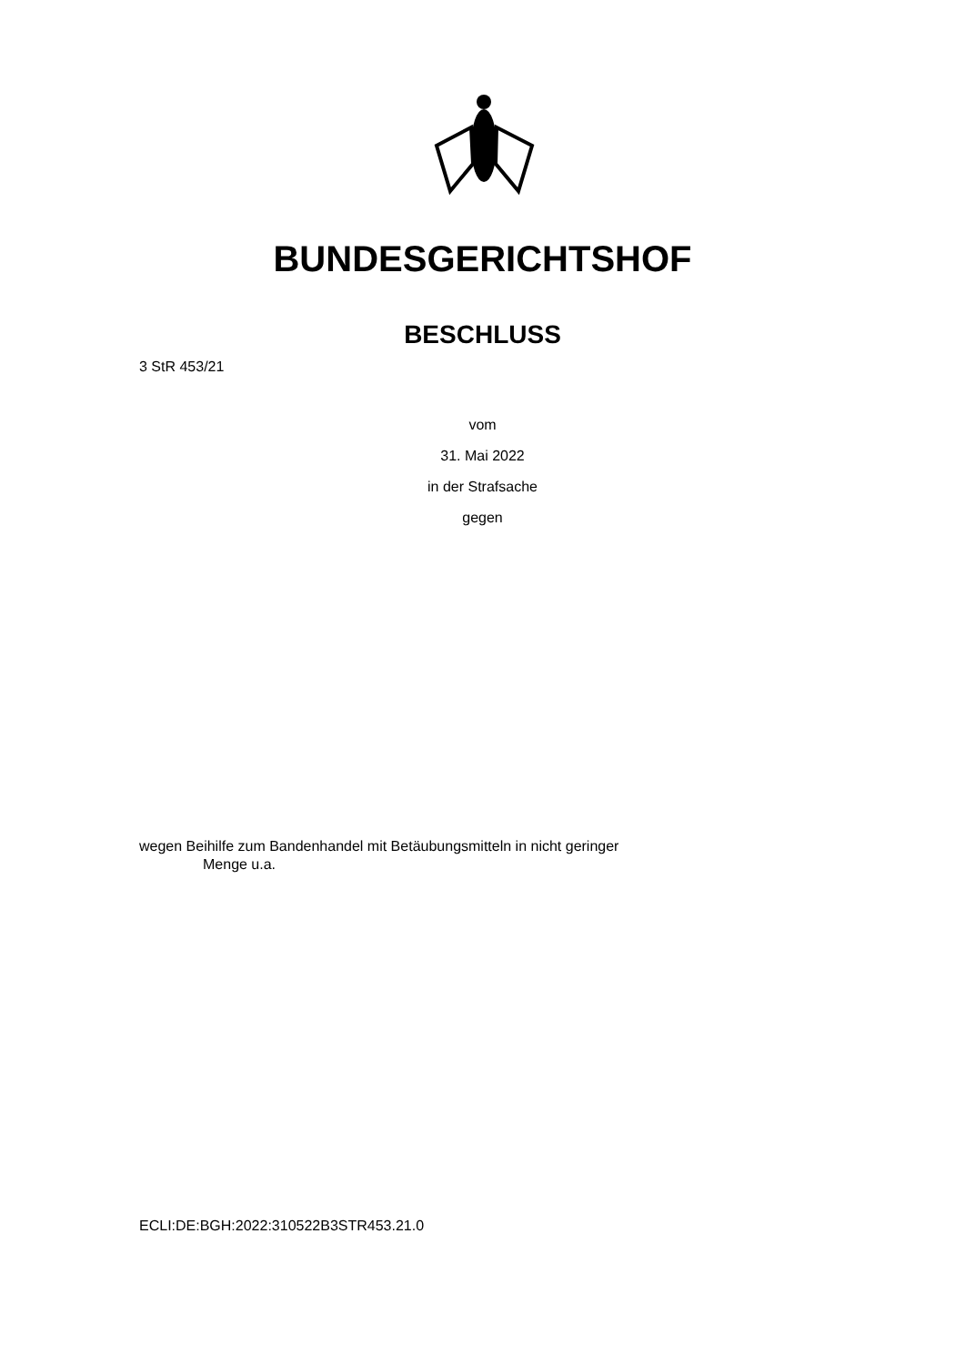BUNDESGERICHTSHOF
BESCHLUSS
3 StR 453/21
vom
31. Mai 2022
in der Strafsache
gegen
wegen Beihilfe zum Bandenhandel mit Betäubungsmitteln in nicht geringer
Menge u.a.
ECLI:DE:BGH:2022:310522B3STR453.21.0